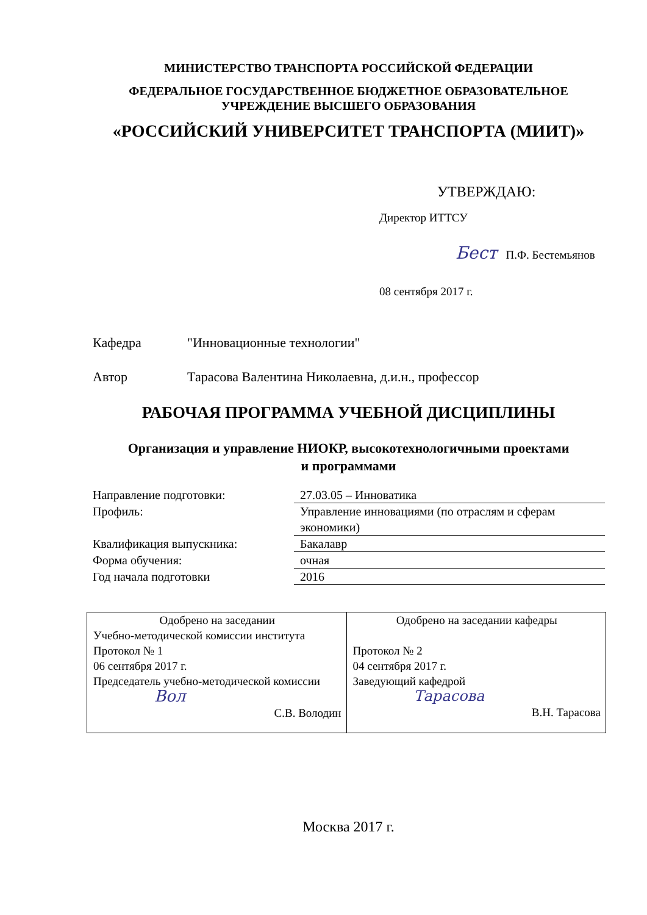МИНИСТЕРСТВО ТРАНСПОРТА РОССИЙСКОЙ ФЕДЕРАЦИИ
ФЕДЕРАЛЬНОЕ ГОСУДАРСТВЕННОЕ БЮДЖЕТНОЕ ОБРАЗОВАТЕЛЬНОЕ
УЧРЕЖДЕНИЕ ВЫСШЕГО ОБРАЗОВАНИЯ
«РОССИЙСКИЙ УНИВЕРСИТЕТ ТРАНСПОРТА (МИИТ)»
УТВЕРЖДАЮ:
Директор ИТТСУ
Бест П.Ф. Бестемьянов
08 сентября 2017 г.
Кафедра "Инновационные технологии"
Автор Тарасова Валентина Николаевна, д.и.н., профессор
РАБОЧАЯ ПРОГРАММА УЧЕБНОЙ ДИСЦИПЛИНЫ
Организация и управление НИОКР, высокотехнологичными проектами
и программами
| Направление подготовки: | 27.03.05 – Инноватика |
| Профиль: | Управление инновациями (по отраслям и сферам экономики) |
| Квалификация выпускника: | Бакалавр |
| Форма обучения: | очная |
| Год начала подготовки | 2016 |
| Одобрено на заседании Учебно-методической комиссии института Протокол № 1 06 сентября 2017 г. Председатель учебно-методической комиссии Вол С.В. Володин | Одобрено на заседании кафедры Протокол № 2 04 сентября 2017 г. Заведующий кафедрой Тарасова В.Н. Тарасова |
Москва 2017 г.